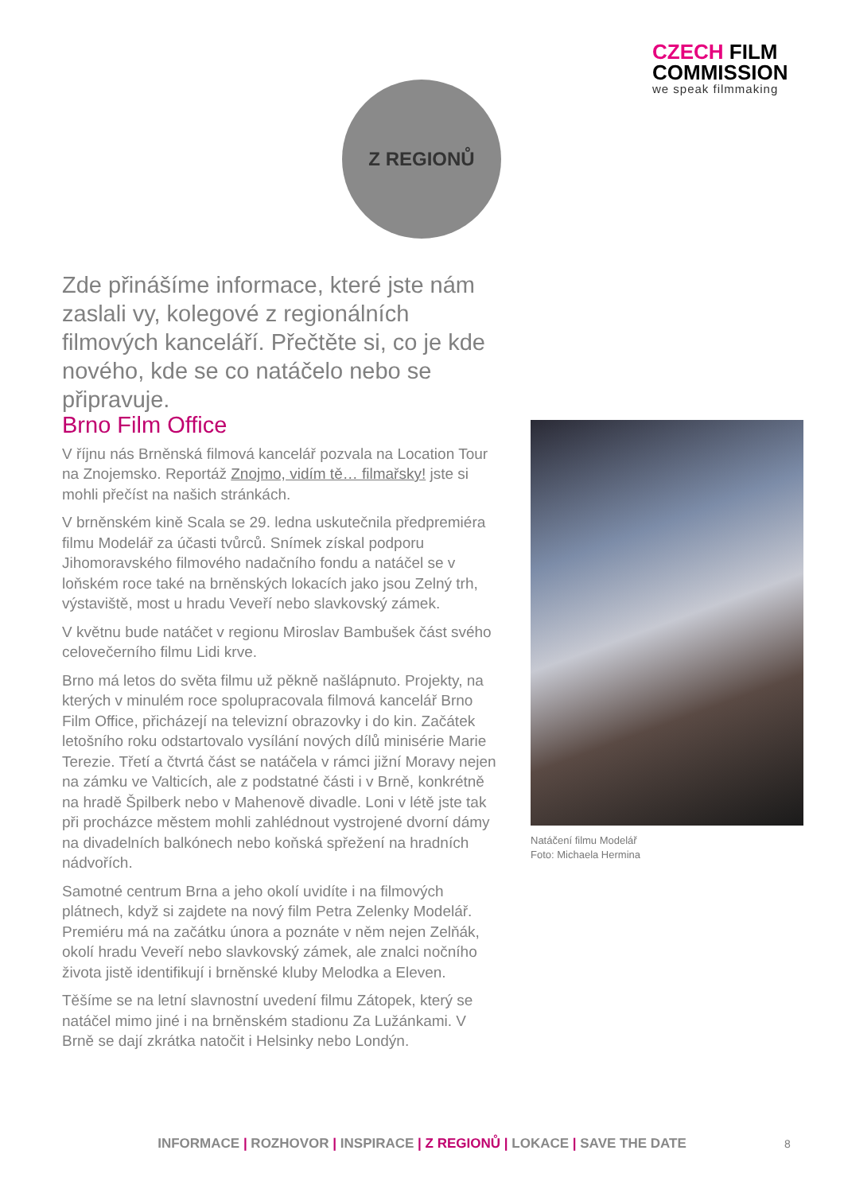CZECH FILM
COMMISSION
we speak filmmaking
Z REGIONŮ
Zde přinášíme informace, které jste nám zaslali vy, kolegové z regionálních filmových kanceláří. Přečtěte si, co je kde nového, kde se co natáčelo nebo se připravuje.
Brno Film Office
V říjnu nás Brněnská filmová kancelář pozvala na Location Tour na Znojemsko. Reportáž Znojmo, vidím tě… filmařsky! jste si mohli přečíst na našich stránkách.
V brněnském kině Scala se 29. ledna uskutečnila předpremiéra filmu Modelář za účasti tvůrců. Snímek získal podporu Jihomoravského filmového nadačního fondu a natáčel se v loňském roce také na brněnských lokacích jako jsou Zelný trh, výstaviště, most u hradu Veveří nebo slavkovský zámek.
V květnu bude natáčet v regionu Miroslav Bambušek část svého celovečerního filmu Lidi krve.
Brno má letos do světa filmu už pěkně našlápnuto. Projekty, na kterých v minulém roce spolupracovala filmová kancelář Brno Film Office, přicházejí na televizní obrazovky i do kin. Začátek letošního roku odstartovalo vysílání nových dílů minisérie Marie Terezie. Třetí a čtvrtá část se natáčela v rámci jižní Moravy nejen na zámku ve Valticích, ale z podstatné části i v Brně, konkrétně na hradě Špilberk nebo v Mahenově divadle. Loni v létě jste tak při procházce městem mohli zahlédnout vystrojené dvorní dámy na divadelních balkónech nebo koňská spřežení na hradních nádvořích.
Samotné centrum Brna a jeho okolí uvidíte i na filmových plátnech, když si zajdete na nový film Petra Zelenky Modelář. Premiéru má na začátku února a poznáte v něm nejen Zelňák, okolí hradu Veveří nebo slavkovský zámek, ale znalci nočního života jistě identifikují i brněnské kluby Melodka a Eleven.
Těšíme se na letní slavnostní uvedení filmu Zátopek, který se natáčel mimo jiné i na brněnském stadionu Za Lužánkami. V Brně se dají zkrátka natočit i Helsinky nebo Londýn.
Natáčení filmu Modelář
Foto: Michaela Hermina
INFORMACE | ROZHOVOR | INSPIRACE | Z REGIONŮ | LOKACE | SAVE THE DATE 8